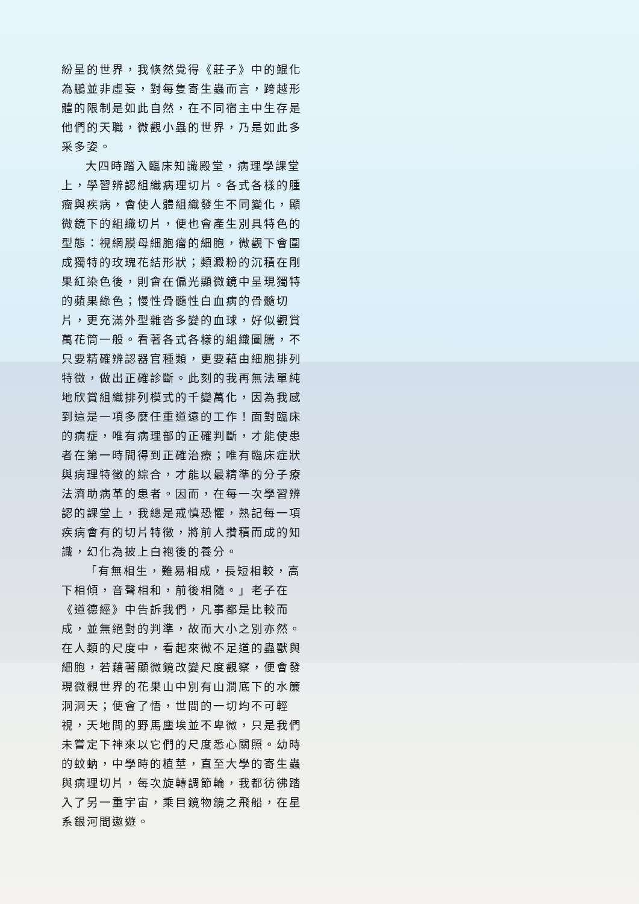紛呈的世界，我倏然覺得《莊子》中的鯤化為鵬並非虛妄，對每隻寄生蟲而言，跨越形體的限制是如此自然，在不同宿主中生存是他們的天職，微觀小蟲的世界，乃是如此多采多姿。
大四時踏入臨床知識殿堂，病理學課堂上，學習辨認組織病理切片。各式各樣的腫瘤與疾病，會使人體組織發生不同變化，顯微鏡下的組織切片，便也會產生別具特色的型態：視網膜母細胞瘤的細胞，微觀下會圍成獨特的玫瑰花結形狀；類澱粉的沉積在剛果紅染色後，則會在偏光顯微鏡中呈現獨特的蘋果綠色；慢性骨髓性白血病的骨髓切片，更充滿外型雜沓多變的血球，好似觀賞萬花筒一般。看著各式各樣的組織圖騰，不只要精確辨認器官種類，更要藉由細胞排列特徵，做出正確診斷。此刻的我再無法單純地欣賞組織排列模式的千變萬化，因為我感到這是一項多麼任重道遠的工作！面對臨床的病症，唯有病理部的正確判斷，才能使患者在第一時間得到正確治療；唯有臨床症狀與病理特徵的綜合，才能以最精準的分子療法濟助病革的患者。因而，在每一次學習辨認的課堂上，我總是戒慎恐懼，熟記每一項疾病會有的切片特徵，將前人攢積而成的知識，幻化為披上白袍後的養分。
「有無相生，難易相成，長短相較，高下相傾，音聲相和，前後相隨。」老子在《道德經》中告訴我們，凡事都是比較而成，並無絕對的判準，故而大小之別亦然。在人類的尺度中，看起來微不足道的蟲獸與細胞，若藉著顯微鏡改變尺度觀察，便會發現微觀世界的花果山中別有山澗底下的水簾洞洞天；便會了悟，世間的一切均不可輕視，天地間的野馬塵埃並不卑微，只是我們未嘗定下神來以它們的尺度悉心關照。幼時的蚊蚋，中學時的植莖，直至大學的寄生蟲與病理切片，每次旋轉調節輪，我都彷彿踏入了另一重宇宙，乘目鏡物鏡之飛船，在星系銀河間遨遊。